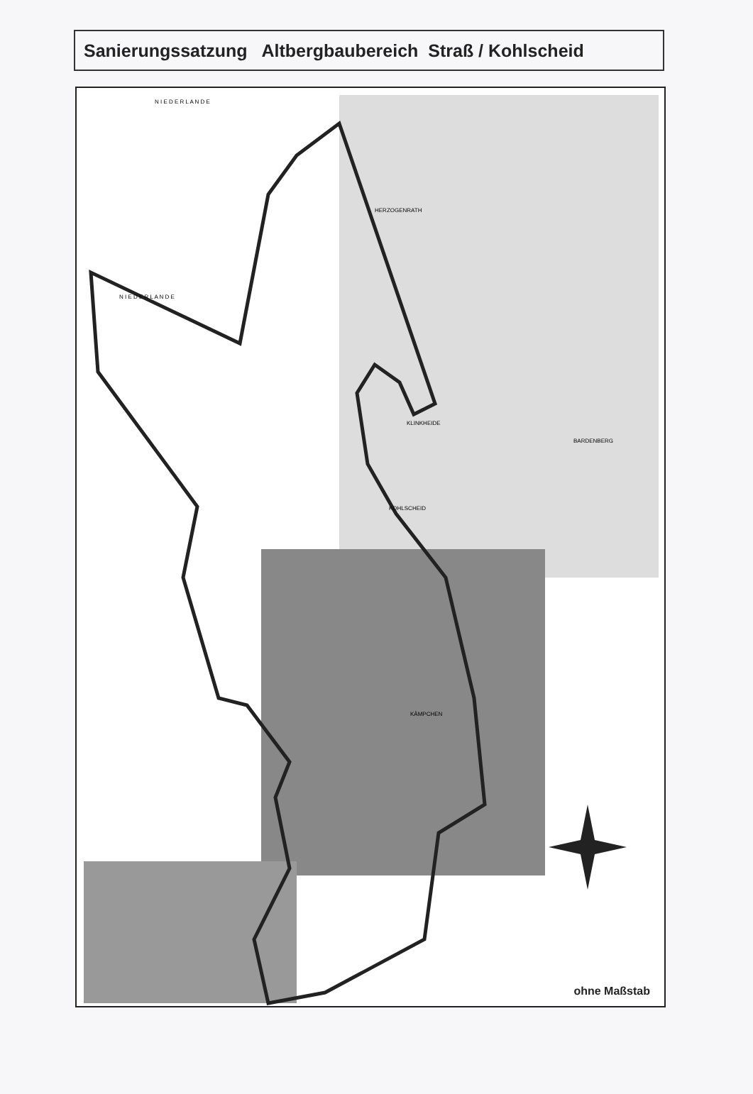Sanierungssatzung Altbergbaubereich Straß / Kohlscheid
N I E D E R L A N D E
N I E D E R L A N D E
HERZOGENRATH
KOHLSCHEID
BARDENBERG
KLINKHEIDE
KÄMPCHEN
ohne Maßstab